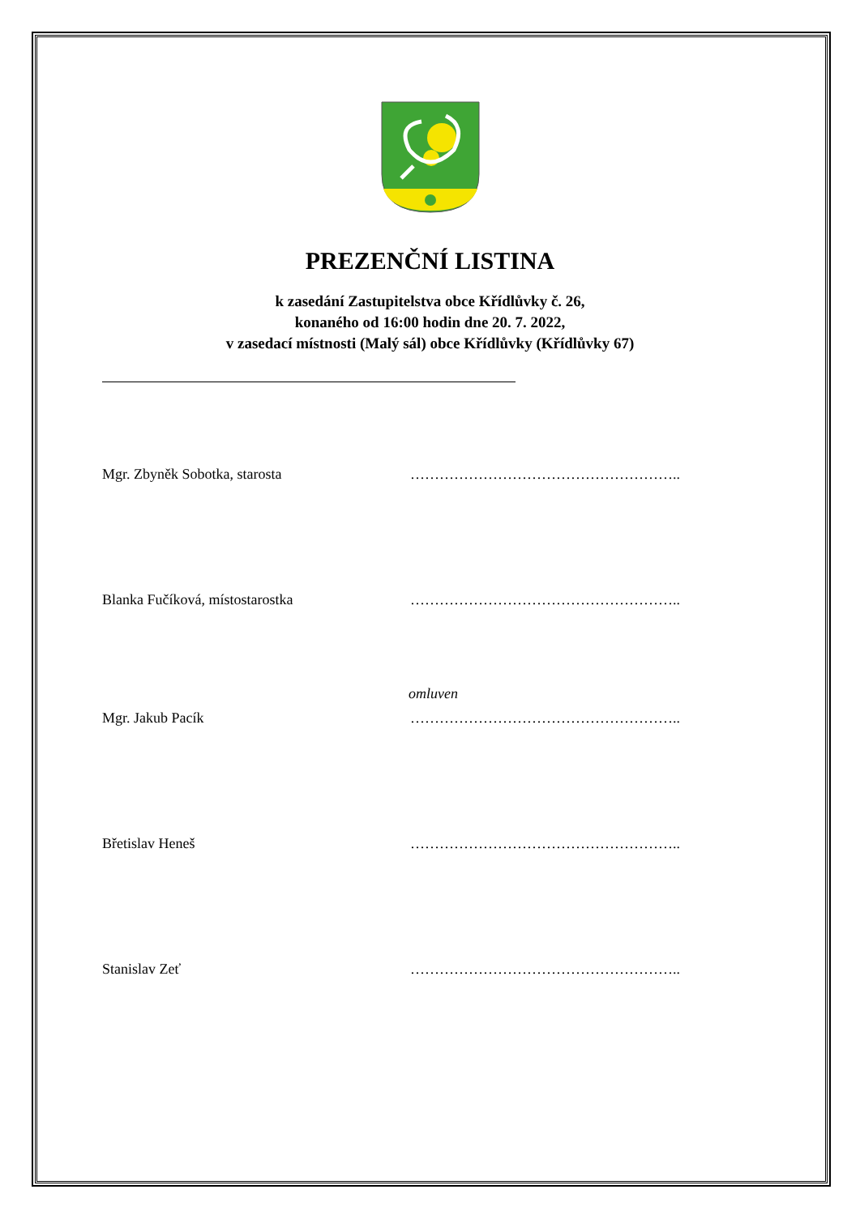PREZENČNÍ LISTINA
k zasedání Zastupitelstva obce Křídlůvky č. 26,
konaného od 16:00 hodin dne 20. 7. 2022,
v zasedací místnosti (Malý sál) obce Křídlůvky (Křídlůvky 67)
Mgr. Zbyněk Sobotka, starosta ………………………………………………..
Blanka Fučíková, místostarostka ………………………………………………..
omluven
Mgr. Jakub Pacík ………………………………………………..
Břetislav Heneš ………………………………………………..
Stanislav Zeť ………………………………………………..